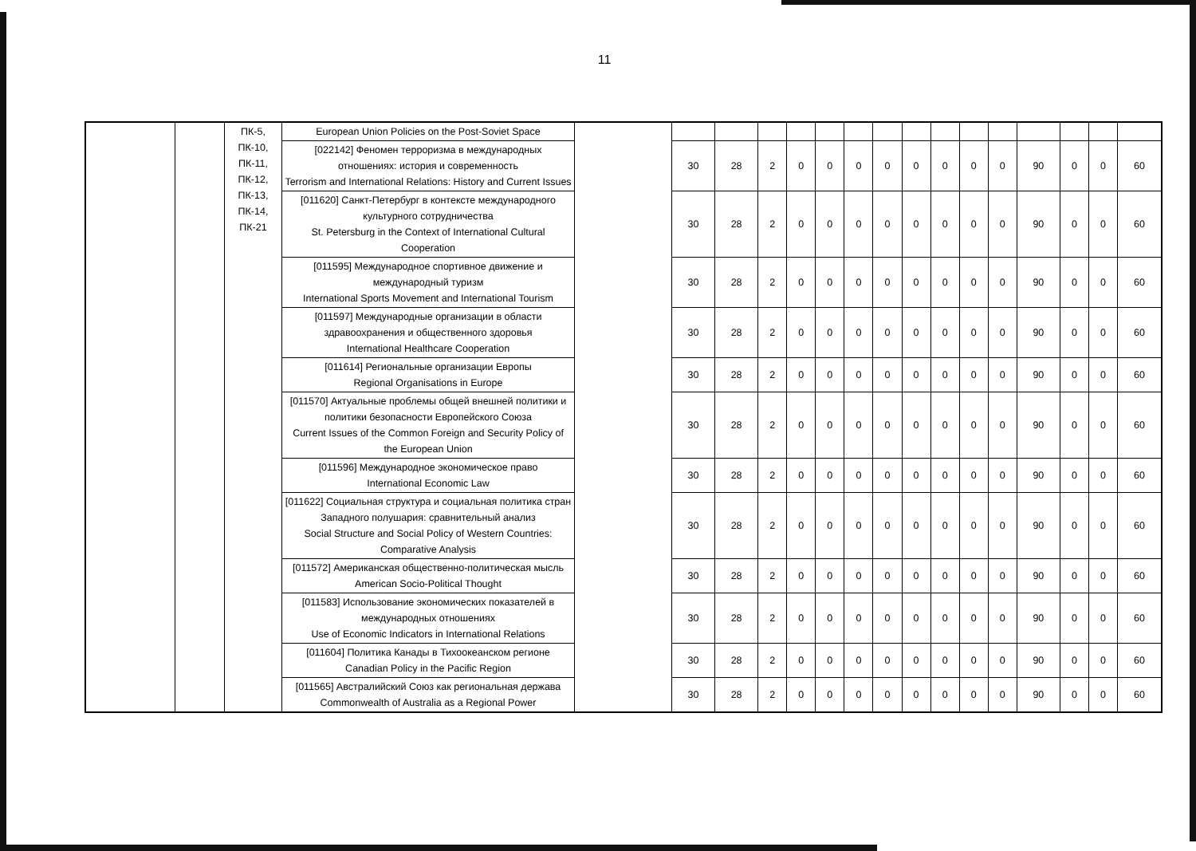11
| | | ПК-5, ПК-10, ПК-11, ПК-12, ПК-13, ПК-14, ПК-21 | European Union Policies on the Post-Soviet Space | | | | | | | | | | | | | | | | |
| | | | [022142] Феномен терроризма в международных отношениях: история и современность Terrorism and International Relations: History and Current Issues | | 30 | 28 | 2 | 0 | 0 | 0 | 0 | 0 | 0 | 0 | 0 | 90 | 0 | 0 | 60 |
| | | | [011620] Санкт-Петербург в контексте международного культурного сотрудничества St. Petersburg in the Context of International Cultural Cooperation | | 30 | 28 | 2 | 0 | 0 | 0 | 0 | 0 | 0 | 0 | 0 | 90 | 0 | 0 | 60 |
| | | | [011595] Международное спортивное движение и международный туризм International Sports Movement and International Tourism | | 30 | 28 | 2 | 0 | 0 | 0 | 0 | 0 | 0 | 0 | 0 | 90 | 0 | 0 | 60 |
| | | | [011597] Международные организации в области здравоохранения и общественного здоровья International Healthcare Cooperation | | 30 | 28 | 2 | 0 | 0 | 0 | 0 | 0 | 0 | 0 | 0 | 90 | 0 | 0 | 60 |
| | | | [011614] Региональные организации Европы Regional Organisations in Europe | | 30 | 28 | 2 | 0 | 0 | 0 | 0 | 0 | 0 | 0 | 0 | 90 | 0 | 0 | 60 |
| | | | [011570] Актуальные проблемы общей внешней политики и политики безопасности Европейского Союза Current Issues of the Common Foreign and Security Policy of the European Union | | 30 | 28 | 2 | 0 | 0 | 0 | 0 | 0 | 0 | 0 | 0 | 90 | 0 | 0 | 60 |
| | | | [011596] Международное экономическое право International Economic Law | | 30 | 28 | 2 | 0 | 0 | 0 | 0 | 0 | 0 | 0 | 0 | 90 | 0 | 0 | 60 |
| | | | [011622] Социальная структура и социальная политика стран Западного полушария: сравнительный анализ Social Structure and Social Policy of Western Countries: Comparative Analysis | | 30 | 28 | 2 | 0 | 0 | 0 | 0 | 0 | 0 | 0 | 0 | 90 | 0 | 0 | 60 |
| | | | [011572] Американская общественно-политическая мысль American Socio-Political Thought | | 30 | 28 | 2 | 0 | 0 | 0 | 0 | 0 | 0 | 0 | 0 | 90 | 0 | 0 | 60 |
| | | | [011583] Использование экономических показателей в международных отношениях Use of Economic Indicators in International Relations | | 30 | 28 | 2 | 0 | 0 | 0 | 0 | 0 | 0 | 0 | 0 | 90 | 0 | 0 | 60 |
| | | | [011604] Политика Канады в Тихоокеанском регионе Canadian Policy in the Pacific Region | | 30 | 28 | 2 | 0 | 0 | 0 | 0 | 0 | 0 | 0 | 0 | 90 | 0 | 0 | 60 |
| | | | [011565] Австралийский Союз как региональная держава Commonwealth of Australia as a Regional Power | | 30 | 28 | 2 | 0 | 0 | 0 | 0 | 0 | 0 | 0 | 0 | 90 | 0 | 0 | 60 |